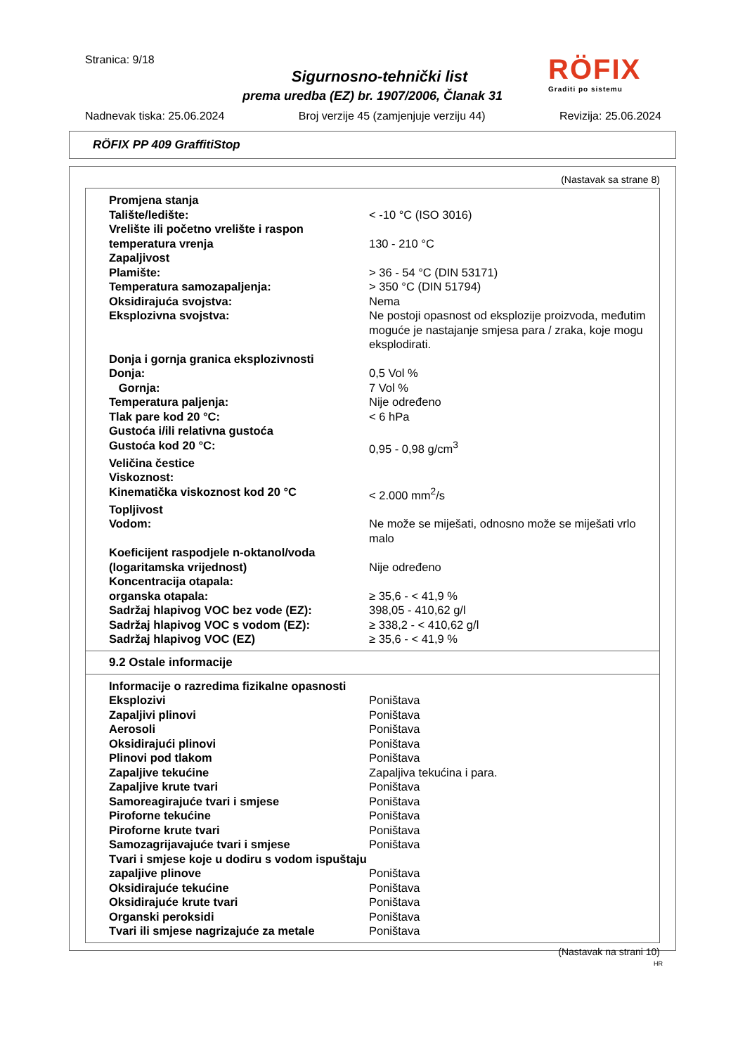Stranica: 9/18
Sigurnosno-tehnički list
prema uredba (EZ) br. 1907/2006, Članak 31
RÖFIX
Graditi po sistemu
Nadnevak tiska: 25.06.2024 Broj verzije 45 (zamjenjuje verziju 44) Revizija: 25.06.2024
RÖFIX PP 409 GraffitiStop
(Nastavak sa strane 8)
| Promjena stanja | |
| Talište/ledište: | < -10 °C (ISO 3016) |
| Vrelište ili početno vrelište i raspon temperatura vrenja | 130 - 210 °C |
| Zapaljivost | |
| Plamište: | > 36 - 54 °C (DIN 53171) |
| Temperatura samozapaljenja: | > 350 °C (DIN 51794) |
| Oksidirajuća svojstva: | Nema |
| Eksplozivna svojstva: | Ne postoji opasnost od eksplozije proizvoda, međutim moguće je nastajanje smjesa para / zraka, koje mogu eksplodirati. |
| Donja i gornja granica eksplozivnosti | |
| Donja: | 0,5 Vol % |
| Gornja: | 7 Vol % |
| Temperatura paljenja: | Nije određeno |
| Tlak pare kod 20 °C: | < 6 hPa |
| Gustoća i/ili relativna gustoća | |
| Gustoća kod 20 °C: | 0,95 - 0,98 g/cm<sup>3</sup> |
| Veličina čestice | |
| Viskoznost: | |
| Kinematička viskoznost kod 20 °C | < 2.000 mm<sup>2</sup>/s |
| Topljivost | |
| Vodom: | Ne može se miješati, odnosno može se miješati vrlo malo |
| Koeficijent raspodjele n-oktanol/voda (logaritamska vrijednost) | Nije određeno |
| Koncentracija otapala: | |
| organska otapala: | ≥ 35,6 - < 41,9 % |
| Sadržaj hlapivog VOC bez vode (EZ): | 398,05 - 410,62 g/l |
| Sadržaj hlapivog VOC s vodom (EZ): | ≥ 338,2 - < 410,62 g/l |
| Sadržaj hlapivog VOC (EZ) | ≥ 35,6 - < 41,9 % |
9.2 Ostale informacije
| Informacije o razredima fizikalne opasnosti | |
| Eksplozivi | Poništava |
| Zapaljivi plinovi | Poništava |
| Aerosoli | Poništava |
| Oksidirajući plinovi | Poništava |
| Plinovi pod tlakom | Poništava |
| Zapaljive tekućine | Zapaljiva tekućina i para. |
| Zapaljive krute tvari | Poništava |
| Samoreagirajuće tvari i smjese | Poništava |
| Piroforne tekućine | Poništava |
| Piroforne krute tvari | Poništava |
| Samozagrijavajuće tvari i smjese | Poništava |
| Tvari i smjese koje u dodiru s vodom ispuštaju zapaljive plinove | Poništava |
| Oksidirajuće tekućine | Poništava |
| Oksidirajuće krute tvari | Poništava |
| Organski peroksidi | Poništava |
| Tvari ili smjese nagrizajuće za metale | Poništava |
(Nastavak na strani 10)
HR